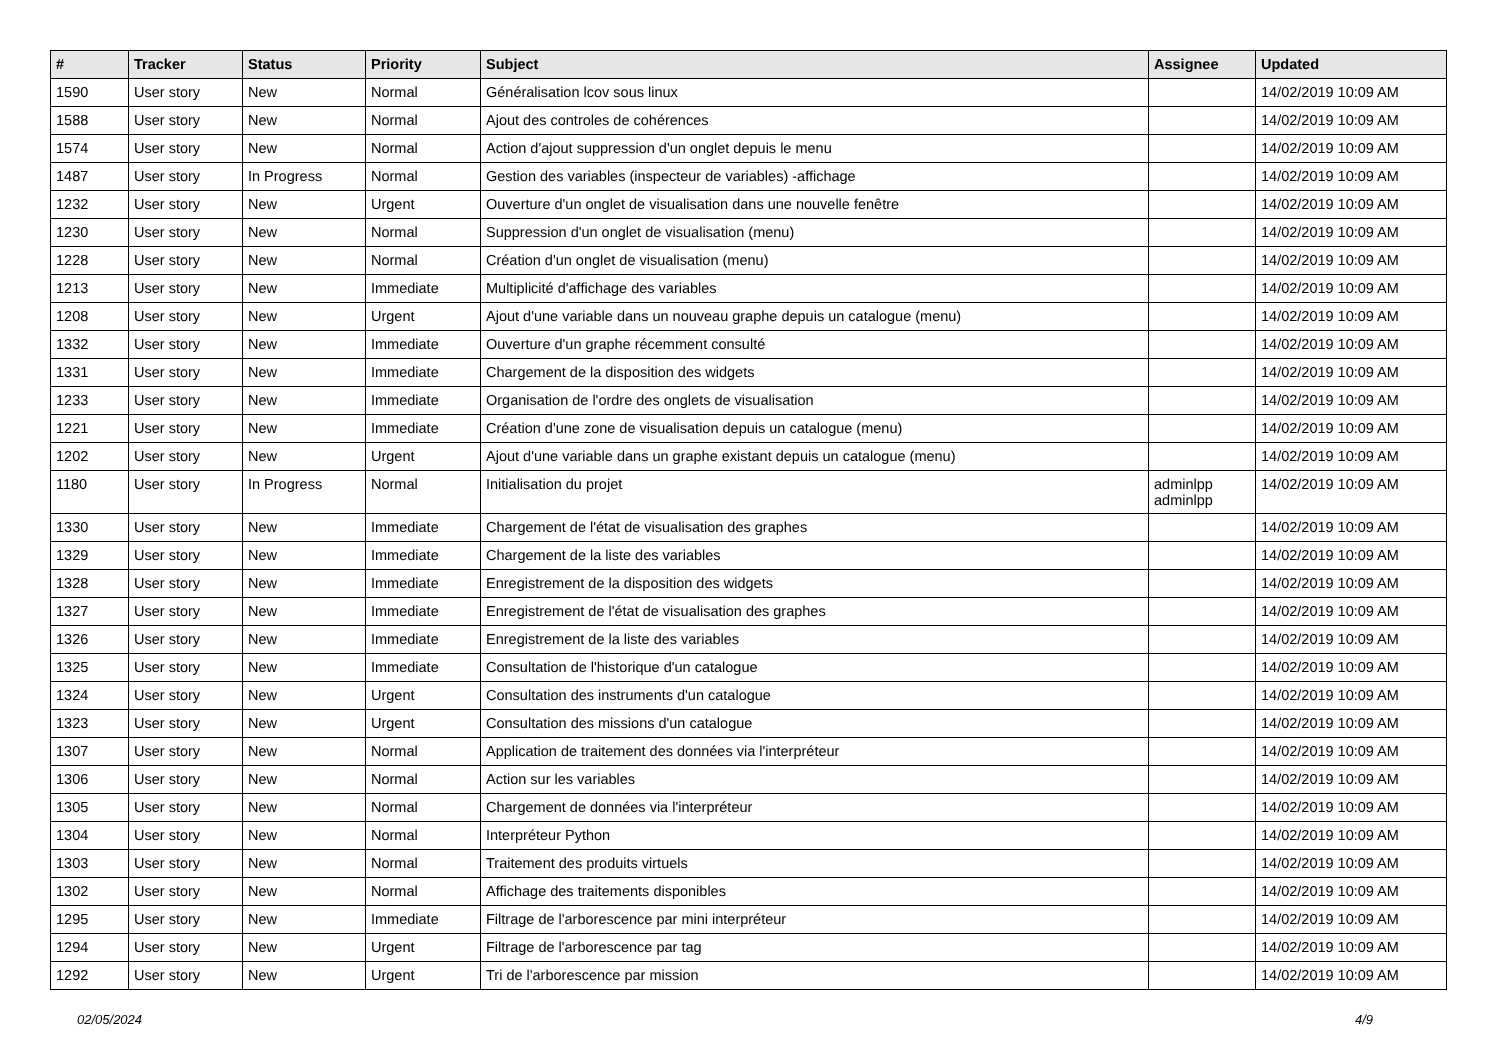| # | Tracker | Status | Priority | Subject | Assignee | Updated |
| --- | --- | --- | --- | --- | --- | --- |
| 1590 | User story | New | Normal | Généralisation lcov sous linux | | 14/02/2019 10:09 AM |
| 1588 | User story | New | Normal | Ajout des controles de cohérences | | 14/02/2019 10:09 AM |
| 1574 | User story | New | Normal | Action d'ajout suppression d'un onglet depuis le menu | | 14/02/2019 10:09 AM |
| 1487 | User story | In Progress | Normal | Gestion des variables (inspecteur de variables) -affichage | | 14/02/2019 10:09 AM |
| 1232 | User story | New | Urgent | Ouverture d'un onglet de visualisation dans une nouvelle fenêtre | | 14/02/2019 10:09 AM |
| 1230 | User story | New | Normal | Suppression d'un onglet de visualisation (menu) | | 14/02/2019 10:09 AM |
| 1228 | User story | New | Normal | Création d'un onglet de visualisation (menu) | | 14/02/2019 10:09 AM |
| 1213 | User story | New | Immediate | Multiplicité d'affichage des variables | | 14/02/2019 10:09 AM |
| 1208 | User story | New | Urgent | Ajout d'une variable dans un nouveau graphe depuis un catalogue (menu) | | 14/02/2019 10:09 AM |
| 1332 | User story | New | Immediate | Ouverture d'un graphe récemment consulté | | 14/02/2019 10:09 AM |
| 1331 | User story | New | Immediate | Chargement de la disposition des widgets | | 14/02/2019 10:09 AM |
| 1233 | User story | New | Immediate | Organisation de l'ordre des onglets de visualisation | | 14/02/2019 10:09 AM |
| 1221 | User story | New | Immediate | Création d'une zone de visualisation depuis un catalogue (menu) | | 14/02/2019 10:09 AM |
| 1202 | User story | New | Urgent | Ajout d'une variable dans un graphe existant depuis un catalogue (menu) | | 14/02/2019 10:09 AM |
| 1180 | User story | In Progress | Normal | Initialisation du projet | adminlpp adminlpp | 14/02/2019 10:09 AM |
| 1330 | User story | New | Immediate | Chargement de l'état de visualisation des graphes | | 14/02/2019 10:09 AM |
| 1329 | User story | New | Immediate | Chargement de la liste des variables | | 14/02/2019 10:09 AM |
| 1328 | User story | New | Immediate | Enregistrement de la disposition des widgets | | 14/02/2019 10:09 AM |
| 1327 | User story | New | Immediate | Enregistrement de l'état de visualisation des graphes | | 14/02/2019 10:09 AM |
| 1326 | User story | New | Immediate | Enregistrement de la liste des variables | | 14/02/2019 10:09 AM |
| 1325 | User story | New | Immediate | Consultation de l'historique d'un catalogue | | 14/02/2019 10:09 AM |
| 1324 | User story | New | Urgent | Consultation des instruments d'un catalogue | | 14/02/2019 10:09 AM |
| 1323 | User story | New | Urgent | Consultation des missions d'un catalogue | | 14/02/2019 10:09 AM |
| 1307 | User story | New | Normal | Application de traitement des données via l'interpréteur | | 14/02/2019 10:09 AM |
| 1306 | User story | New | Normal | Action sur les variables | | 14/02/2019 10:09 AM |
| 1305 | User story | New | Normal | Chargement de données via l'interpréteur | | 14/02/2019 10:09 AM |
| 1304 | User story | New | Normal | Interpréteur Python | | 14/02/2019 10:09 AM |
| 1303 | User story | New | Normal | Traitement des produits virtuels | | 14/02/2019 10:09 AM |
| 1302 | User story | New | Normal | Affichage des traitements disponibles | | 14/02/2019 10:09 AM |
| 1295 | User story | New | Immediate | Filtrage de l'arborescence par mini interpréteur | | 14/02/2019 10:09 AM |
| 1294 | User story | New | Urgent | Filtrage de l'arborescence par tag | | 14/02/2019 10:09 AM |
| 1292 | User story | New | Urgent | Tri de l'arborescence par mission | | 14/02/2019 10:09 AM |
02/05/2024 4/9